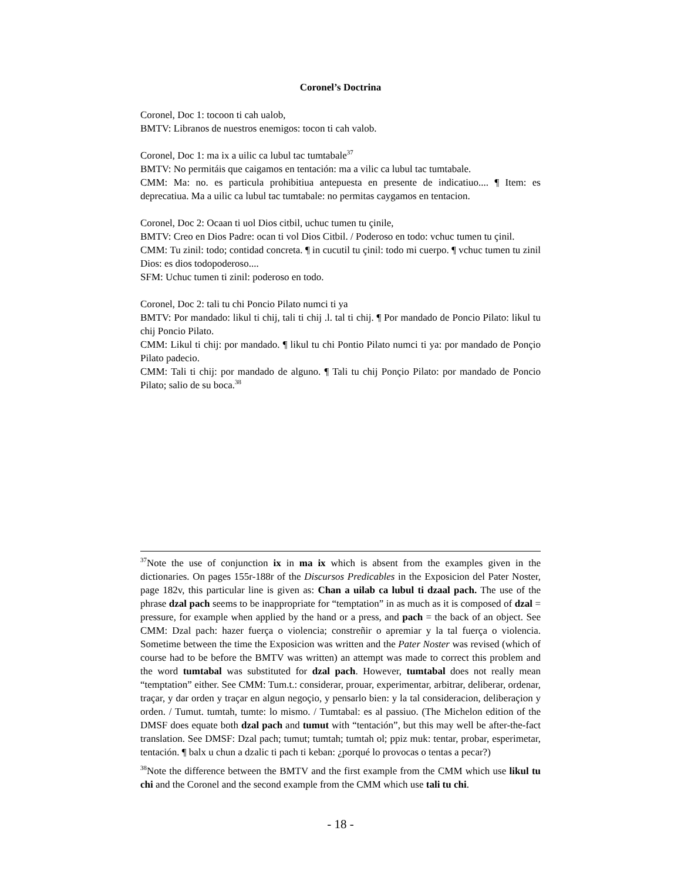Coronel’s Doctrina
Coronel, Doc 1: tocoon ti cah ualob,
BMTV: Libranos de nuestros enemigos: tocon ti cah valob.
Coronel, Doc 1: ma ix a uilic ca lubul tac tumtabale<sup>37</sup>
BMTV: No permitáis que caigamos en tentación: ma a vilic ca lubul tac tumtabale.
CMM: Ma: no. es particula prohibitiua antepuesta en presente de indicatiuo.... ¶ Item: es deprecatiua. Ma a uilic ca lubul tac tumtabale: no permitas caygamos en tentacion.
Coronel, Doc 2: Ocaan ti uol Dios citbil, uchuc tumen tu çinile,
BMTV: Creo en Dios Padre: ocan ti vol Dios Citbil. / Poderoso en todo: vchuc tumen tu çinil.
CMM: Tu zinil: todo; contidad concreta. ¶ in cucutil tu çinil: todo mi cuerpo. ¶ vchuc tumen tu zinil Dios: es dios todopoderoso....
SFM: Uchuc tumen ti zinil: poderoso en todo.
Coronel, Doc 2: tali tu chi Poncio Pilato numci ti ya
BMTV: Por mandado: likul ti chij, tali ti chij .l. tal ti chij. ¶ Por mandado de Poncio Pilato: likul tu chij Poncio Pilato.
CMM: Likul ti chij: por mandado. ¶ likul tu chi Pontio Pilato numci ti ya: por mandado de Ponçio Pilato padecio.
CMM: Tali ti chij: por mandado de alguno. ¶ Tali tu chij Ponçio Pilato: por mandado de Poncio Pilato; salio de su boca.<sup>38</sup>
<sup>37</sup> Note the use of conjunction ix in ma ix which is absent from the examples given in the dictionaries. On pages 155r-188r of the Discursos Predicables in the Exposicion del Pater Noster, page 182v, this particular line is given as: Chan a uilab ca lubul ti dzaal pach. The use of the phrase dzal pach seems to be inappropriate for “temptation” in as much as it is composed of dzal = pressure, for example when applied by the hand or a press, and pach = the back of an object. See CMM: Dzal pach: hazer fuerça o violencia; constreñir o apremiar y la tal fuerça o violencia. Sometime between the time the Exposicion was written and the Pater Noster was revised (which of course had to be before the BMTV was written) an attempt was made to correct this problem and the word tumtabal was substituted for dzal pach. However, tumtabal does not really mean “temptation” either. See CMM: Tum.t.: considerar, prouar, experimentar, arbitrar, deliberar, ordenar, traçar, y dar orden y traçar en algun negoçio, y pensarlo bien: y la tal consideracion, deliberaçion y orden. / Tumut. tumtah, tumte: lo mismo. / Tumtabal: es al passiuo. (The Michelon edition of the DMSF does equate both dzal pach and tumut with “tentación”, but this may well be after-the-fact translation. See DMSF: Dzal pach; tumut; tumtah; tumtah ol; ppiz muk: tentar, probar, esperimetar, tentación. ¶ balx u chun a dzalic ti pach ti keban: ¿porqué lo provocas o tentas a pecar?)
<sup>38</sup> Note the difference between the BMTV and the first example from the CMM which use likul tu chi and the Coronel and the second example from the CMM which use tali tu chi.
- 18 -